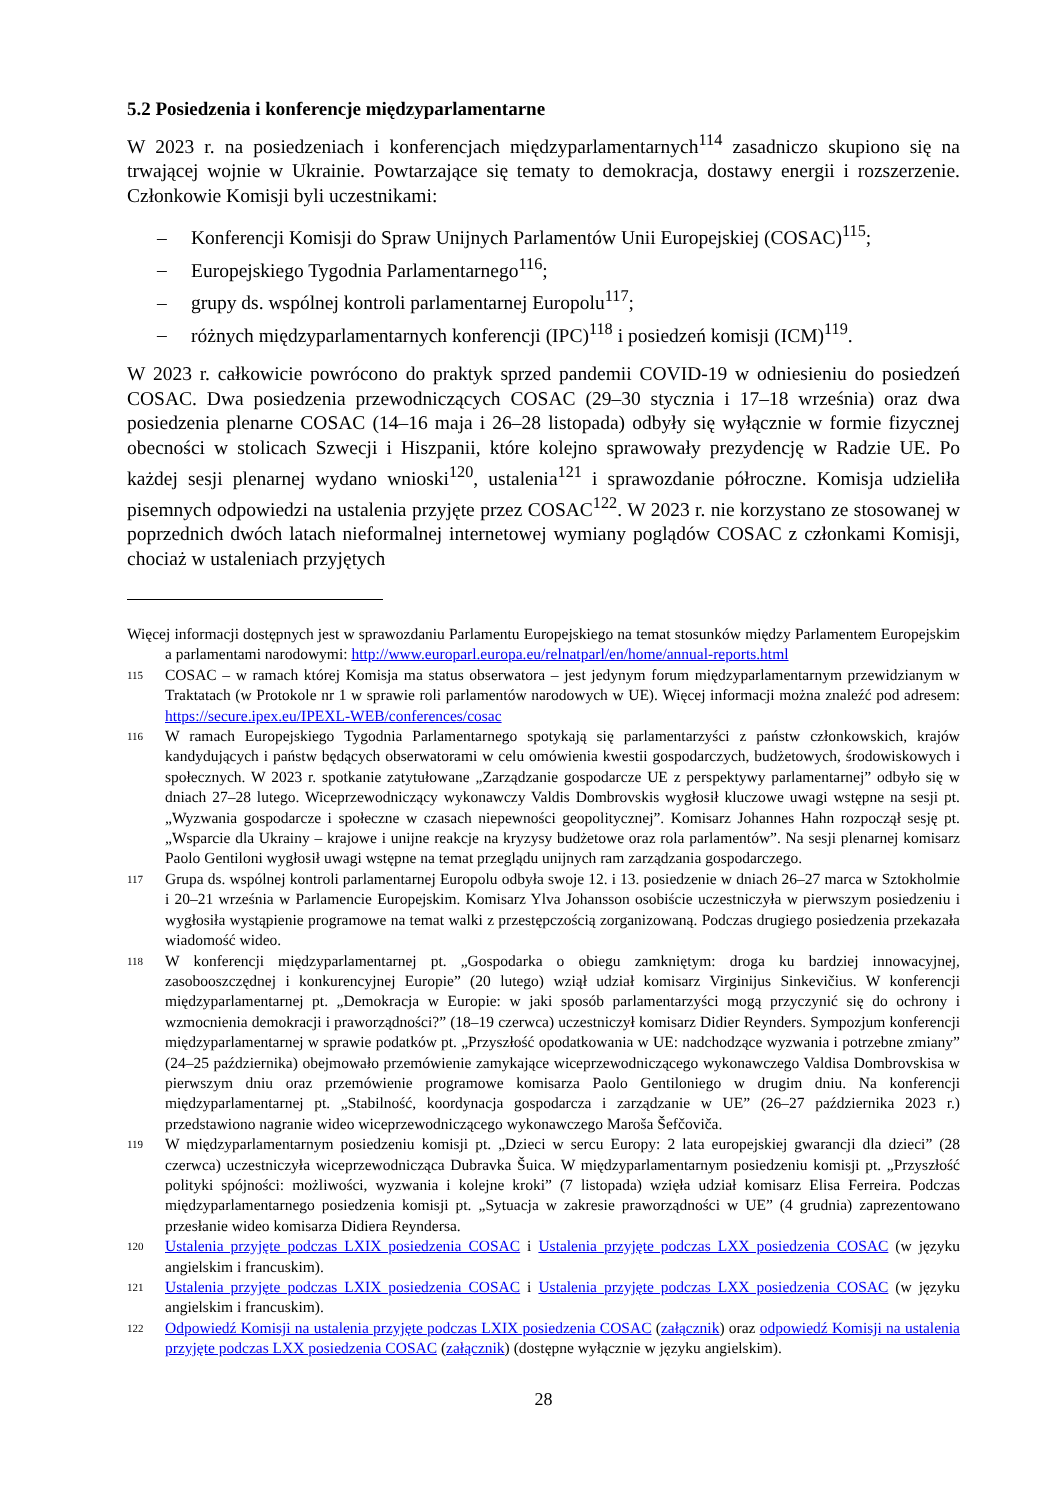5.2 Posiedzenia i konferencje międzyparlamentarne
W 2023 r. na posiedzeniach i konferencjach międzyparlamentarnych<sup>114</sup> zasadniczo skupiono się na trwającej wojnie w Ukrainie. Powtarzające się tematy to demokracja, dostawy energii i rozszerzenie. Członkowie Komisji byli uczestnikami:
– Konferencji Komisji do Spraw Unijnych Parlamentów Unii Europejskiej (COSAC)<sup>115</sup>;
– Europejskiego Tygodnia Parlamentarnego<sup>116</sup>;
– grupy ds. wspólnej kontroli parlamentarnej Europolu<sup>117</sup>;
– różnych międzyparlamentarnych konferencji (IPC)<sup>118</sup> i posiedzeń komisji (ICM)<sup>119</sup>.
W 2023 r. całkowicie powrócono do praktyk sprzed pandemii COVID-19 w odniesieniu do posiedzeń COSAC. Dwa posiedzenia przewodniczących COSAC (29–30 stycznia i 17–18 września) oraz dwa posiedzenia plenarne COSAC (14–16 maja i 26–28 listopada) odbyły się wyłącznie w formie fizycznej obecności w stolicach Szwecji i Hiszpanii, które kolejno sprawowały prezydencję w Radzie UE. Po każdej sesji plenarnej wydano wnioski<sup>120</sup>, ustalenia<sup>121</sup> i sprawozdanie półroczne. Komisja udzieliła pisemnych odpowiedzi na ustalenia przyjęte przez COSAC<sup>122</sup>. W 2023 r. nie korzystano ze stosowanej w poprzednich dwóch latach nieformalnej internetowej wymiany poglądów COSAC z członkami Komisji, chociaż w ustaleniach przyjętych
Więcej informacji dostępnych jest w sprawozdaniu Parlamentu Europejskiego na temat stosunków między Parlamentem Europejskim a parlamentami narodowymi: http://www.europarl.europa.eu/relnatparl/en/home/annual-reports.html
115
COSAC – w ramach której Komisja ma status obserwatora – jest jedynym forum międzyparlamentarnym przewidzianym w Traktatach (w Protokole nr 1 w sprawie roli parlamentów narodowych w UE). Więcej informacji można znaleźć pod adresem: https://secure.ipex.eu/IPEXL-WEB/conferences/cosac
116
W ramach Europejskiego Tygodnia Parlamentarnego spotykają się parlamentarzyści z państw członkowskich, krajów kandydujących i państw będących obserwatorami w celu omówienia kwestii gospodarczych, budżetowych, środowiskowych i społecznych. W 2023 r. spotkanie zatytułowane „Zarządzanie gospodarcze UE z perspektywy parlamentarnej” odbyło się w dniach 27–28 lutego. Wiceprzewodniczący wykonawczy Valdis Dombrovskis wygłosił kluczowe uwagi wstępne na sesji pt. „Wyzwania gospodarcze i społeczne w czasach niepewności geopolitycznej”. Komisarz Johannes Hahn rozpoczął sesję pt. „Wsparcie dla Ukrainy – krajowe i unijne reakcje na kryzysy budżetowe oraz rola parlamentów”. Na sesji plenarnej komisarz Paolo Gentiloni wygłosił uwagi wstępne na temat przeglądu unijnych ram zarządzania gospodarczego.
117
Grupa ds. wspólnej kontroli parlamentarnej Europolu odbyła swoje 12. i 13. posiedzenie w dniach 26–27 marca w Sztokholmie i 20–21 września w Parlamencie Europejskim. Komisarz Ylva Johansson osobiście uczestniczyła w pierwszym posiedzeniu i wygłosiła wystąpienie programowe na temat walki z przestępczością zorganizowaną. Podczas drugiego posiedzenia przekazała wiadomość wideo.
118
W konferencji międzyparlamentarnej pt. „Gospodarka o obiegu zamkniętym: droga ku bardziej innowacyjnej, zasobooszczędnej i konkurencyjnej Europie” (20 lutego) wziął udział komisarz Virginijus Sinkevičius. W konferencji międzyparlamentarnej pt. „Demokracja w Europie: w jaki sposób parlamentarzyści mogą przyczynić się do ochrony i wzmocnienia demokracji i praworządności?” (18–19 czerwca) uczestniczył komisarz Didier Reynders. Sympozjum konferencji międzyparlamentarnej w sprawie podatków pt. „Przyszłość opodatkowania w UE: nadchodzące wyzwania i potrzebne zmiany” (24–25 października) obejmowało przemówienie zamykające wiceprzewodniczącego wykonawczego Valdisa Dombrovskisa w pierwszym dniu oraz przemówienie programowe komisarza Paolo Gentiloniego w drugim dniu. Na konferencji międzyparlamentarnej pt. „Stabilność, koordynacja gospodarcza i zarządzanie w UE” (26–27 października 2023 r.) przedstawiono nagranie wideo wiceprzewodniczącego wykonawczego Maroša Šefčoviča.
119
W międzyparlamentarnym posiedzeniu komisji pt. „Dzieci w sercu Europy: 2 lata europejskiej gwarancji dla dzieci” (28 czerwca) uczestniczyła wiceprzewodnicząca Dubravka Šuica. W międzyparlamentarnym posiedzeniu komisji pt. „Przyszłość polityki spójności: możliwości, wyzwania i kolejne kroki” (7 listopada) wzięła udział komisarz Elisa Ferreira. Podczas międzyparlamentarnego posiedzenia komisji pt. „Sytuacja w zakresie praworządności w UE” (4 grudnia) zaprezentowano przesłanie wideo komisarza Didiera Reyndersa.
120
Ustalenia przyjęte podczas LXIX posiedzenia COSAC i Ustalenia przyjęte podczas LXX posiedzenia COSAC (w języku angielskim i francuskim).
121
Ustalenia przyjęte podczas LXIX posiedzenia COSAC i Ustalenia przyjęte podczas LXX posiedzenia COSAC (w języku angielskim i francuskim).
122
Odpowiedź Komisji na ustalenia przyjęte podczas LXIX posiedzenia COSAC (załącznik) oraz odpowiedź Komisji na ustalenia przyjęte podczas LXX posiedzenia COSAC (załącznik) (dostępne wyłącznie w języku angielskim).
28